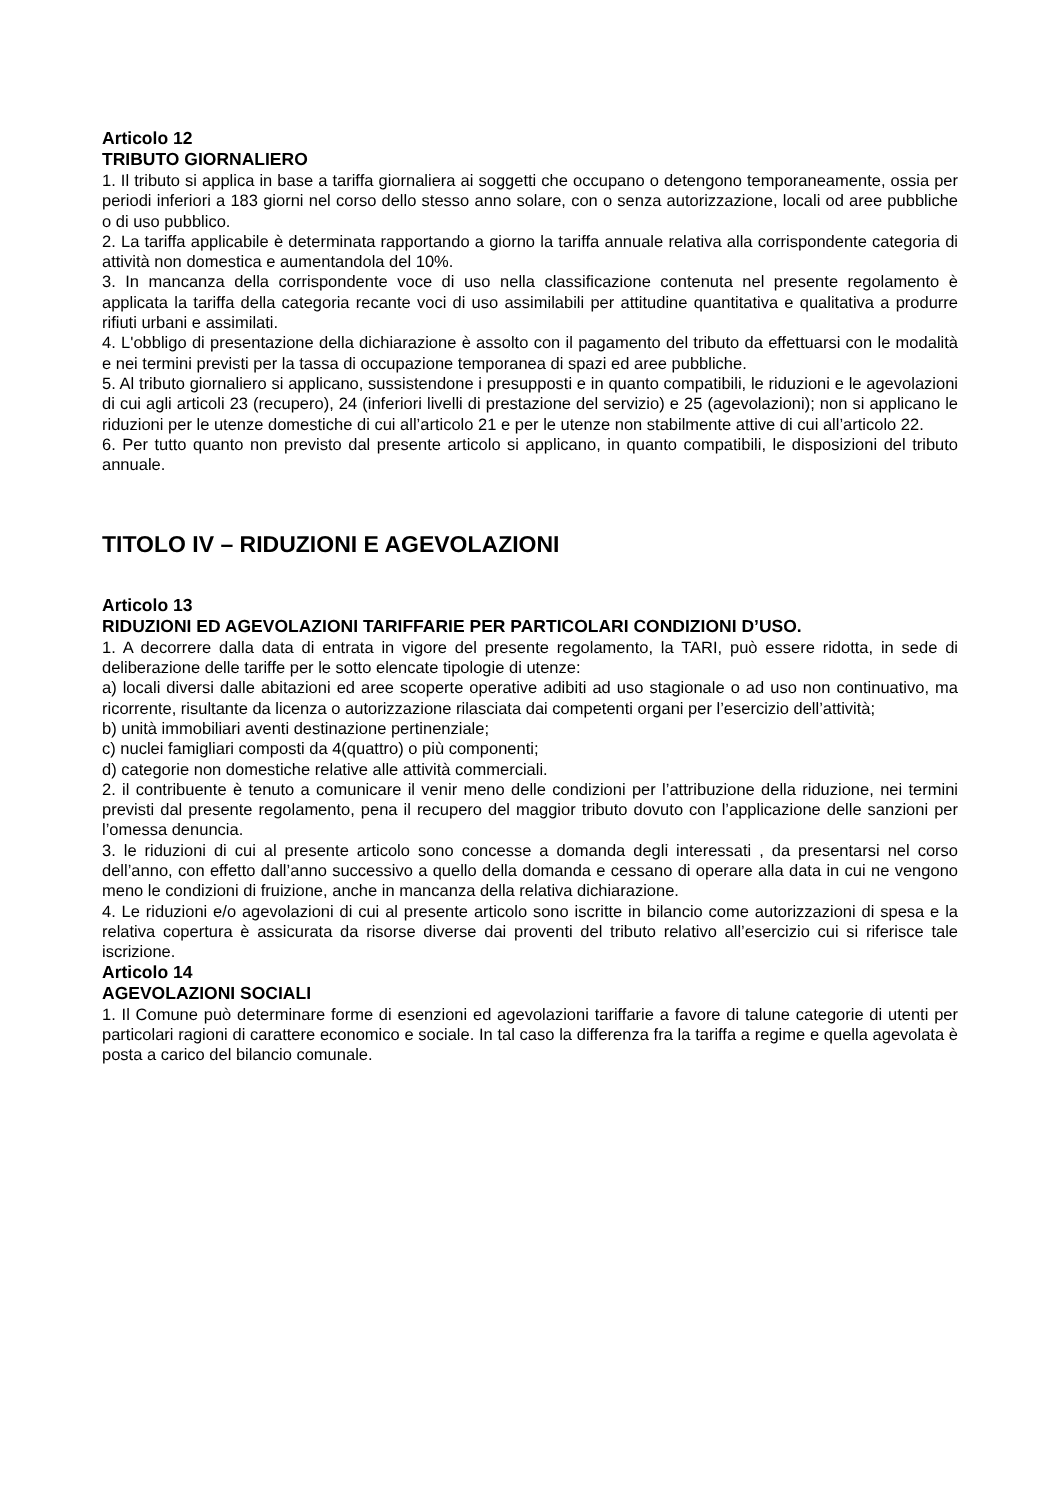Articolo 12
TRIBUTO GIORNALIERO
1. Il tributo si applica in base a tariffa giornaliera ai soggetti che occupano o detengono temporaneamente, ossia per periodi inferiori a 183 giorni nel corso dello stesso anno solare, con o senza autorizzazione, locali od aree pubbliche o di uso pubblico.
2. La tariffa applicabile è determinata rapportando a giorno la tariffa annuale relativa alla corrispondente categoria di attività non domestica e aumentandola del 10%.
3. In mancanza della corrispondente voce di uso nella classificazione contenuta nel presente regolamento è applicata la tariffa della categoria recante voci di uso assimilabili per attitudine quantitativa e qualitativa a produrre rifiuti urbani e assimilati.
4. L'obbligo di presentazione della dichiarazione è assolto con il pagamento del tributo da effettuarsi con le modalità e nei termini previsti per la tassa di occupazione temporanea di spazi ed aree pubbliche.
5. Al tributo giornaliero si applicano, sussistendone i presupposti e in quanto compatibili, le riduzioni e le agevolazioni di cui agli articoli 23 (recupero), 24 (inferiori livelli di prestazione del servizio) e 25 (agevolazioni); non si applicano le riduzioni per le utenze domestiche di cui all’articolo 21 e per le utenze non stabilmente attive di cui all’articolo 22.
6. Per tutto quanto non previsto dal presente articolo si applicano, in quanto compatibili, le disposizioni del tributo annuale.
TITOLO IV – RIDUZIONI E AGEVOLAZIONI
Articolo 13
RIDUZIONI ED AGEVOLAZIONI TARIFFARIE PER PARTICOLARI CONDIZIONI D’USO.
1. A decorrere dalla data di entrata in vigore del presente regolamento, la TARI, può essere ridotta, in sede di deliberazione delle tariffe per le sotto elencate tipologie di utenze:
a) locali diversi dalle abitazioni ed aree scoperte operative adibiti ad uso stagionale o ad uso non continuativo, ma ricorrente, risultante da licenza o autorizzazione rilasciata dai competenti organi per l’esercizio dell’attività;
b) unità immobiliari aventi destinazione pertinenziale;
c) nuclei famigliari composti da 4(quattro) o più componenti;
d) categorie non domestiche relative alle attività commerciali.
2. il contribuente è tenuto a comunicare il venir meno delle condizioni per l’attribuzione della riduzione, nei termini previsti dal presente regolamento, pena il recupero del maggior tributo dovuto con l’applicazione delle sanzioni per l’omessa denuncia.
3. le riduzioni di cui al presente articolo sono concesse a domanda degli interessati , da presentarsi nel corso dell’anno, con effetto dall’anno successivo a quello della domanda e cessano di operare alla data in cui ne vengono meno le condizioni di fruizione, anche in mancanza della relativa dichiarazione.
4. Le riduzioni e/o agevolazioni di cui al presente articolo sono iscritte in bilancio come autorizzazioni di spesa e la relativa copertura è assicurata da risorse diverse dai proventi del tributo relativo all’esercizio cui si riferisce tale iscrizione.
Articolo 14
AGEVOLAZIONI SOCIALI
1. Il Comune può determinare forme di esenzioni ed agevolazioni tariffarie a favore di talune categorie di utenti per particolari ragioni di carattere economico e sociale. In tal caso la differenza fra la tariffa a regime e quella agevolata è posta a carico del bilancio comunale.